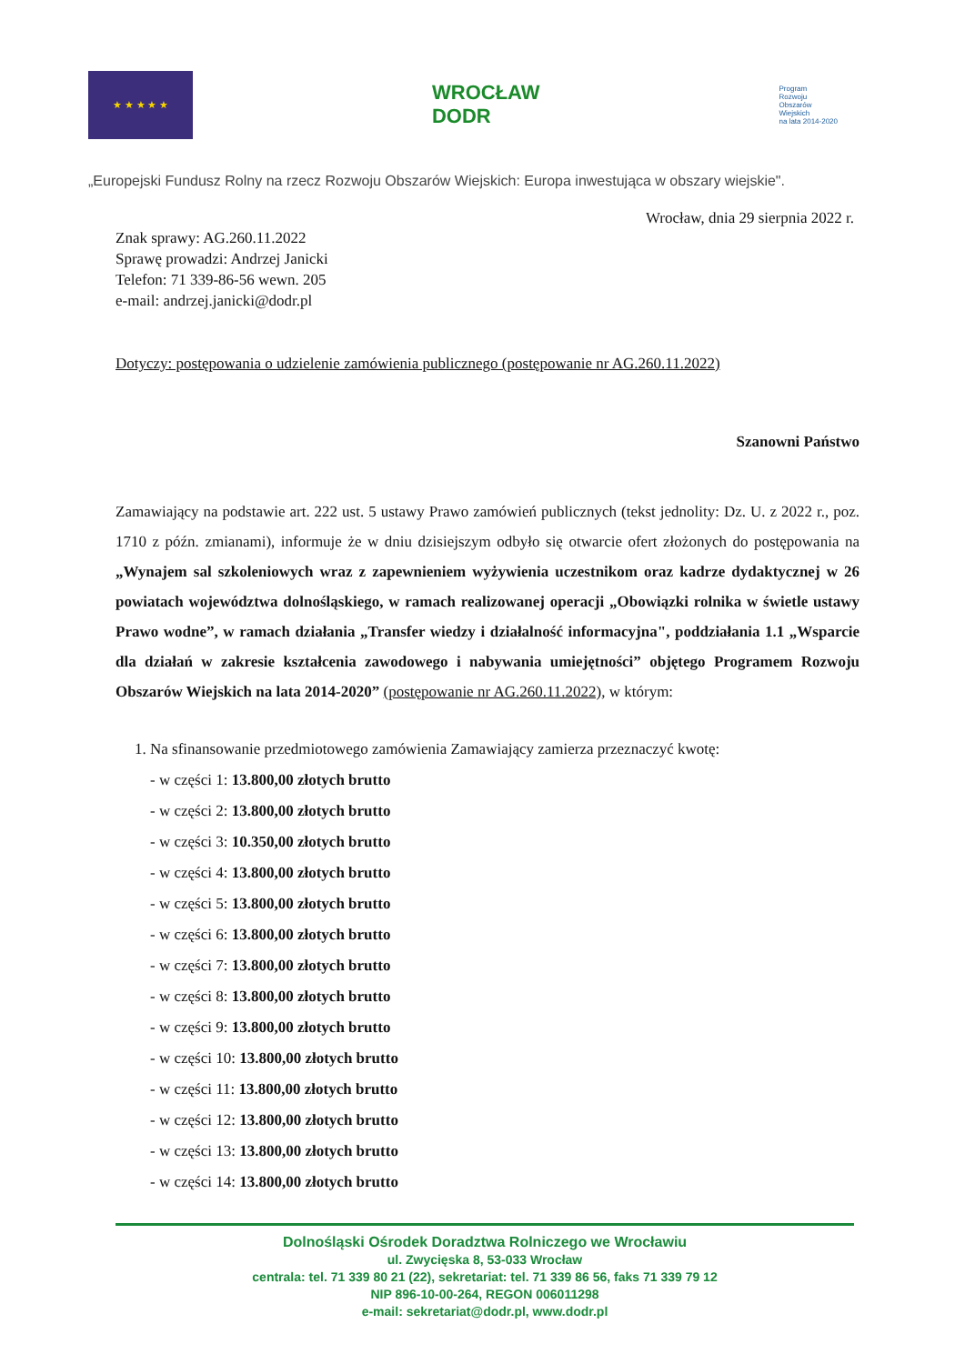★ ★ ★ ★ ★
WROCŁAW
DODR
Program
Rozwoju
Obszarów
Wiejskich
na lata 2014-2020
„Europejski Fundusz Rolny na rzecz Rozwoju Obszarów Wiejskich: Europa inwestująca w obszary wiejskie".
Wrocław, dnia 29 sierpnia 2022 r.
Znak sprawy: AG.260.11.2022
Sprawę prowadzi: Andrzej Janicki
Telefon: 71 339-86-56 wewn. 205
e-mail: andrzej.janicki@dodr.pl
Dotyczy: postępowania o udzielenie zamówienia publicznego (postępowanie nr AG.260.11.2022)
Szanowni Państwo
Zamawiający na podstawie art. 222 ust. 5 ustawy Prawo zamówień publicznych (tekst jednolity: Dz. U. z 2022 r., poz. 1710 z późn. zmianami), informuje że w dniu dzisiejszym odbyło się otwarcie ofert złożonych do postępowania na „Wynajem sal szkoleniowych wraz z zapewnieniem wyżywienia uczestnikom oraz kadrze dydaktycznej w 26 powiatach województwa dolnośląskiego, w ramach realizowanej operacji „Obowiązki rolnika w świetle ustawy Prawo wodne”, w ramach działania „Transfer wiedzy i działalność informacyjna", poddziałania 1.1 „Wsparcie dla działań w zakresie kształcenia zawodowego i nabywania umiejętności” objętego Programem Rozwoju Obszarów Wiejskich na lata 2014-2020” (postępowanie nr AG.260.11.2022), w którym:
1. Na sfinansowanie przedmiotowego zamówienia Zamawiający zamierza przeznaczyć kwotę:
- w części 1: 13.800,00 złotych brutto
- w części 2: 13.800,00 złotych brutto
- w części 3: 10.350,00 złotych brutto
- w części 4: 13.800,00 złotych brutto
- w części 5: 13.800,00 złotych brutto
- w części 6: 13.800,00 złotych brutto
- w części 7: 13.800,00 złotych brutto
- w części 8: 13.800,00 złotych brutto
- w części 9: 13.800,00 złotych brutto
- w części 10: 13.800,00 złotych brutto
- w części 11: 13.800,00 złotych brutto
- w części 12: 13.800,00 złotych brutto
- w części 13: 13.800,00 złotych brutto
- w części 14: 13.800,00 złotych brutto
Dolnośląski Ośrodek Doradztwa Rolniczego we Wrocławiu
ul. Zwycięska 8, 53-033 Wrocław
centrala: tel. 71 339 80 21 (22), sekretariat: tel. 71 339 86 56, faks 71 339 79 12
NIP 896-10-00-264, REGON 006011298
e-mail: sekretariat@dodr.pl, www.dodr.pl